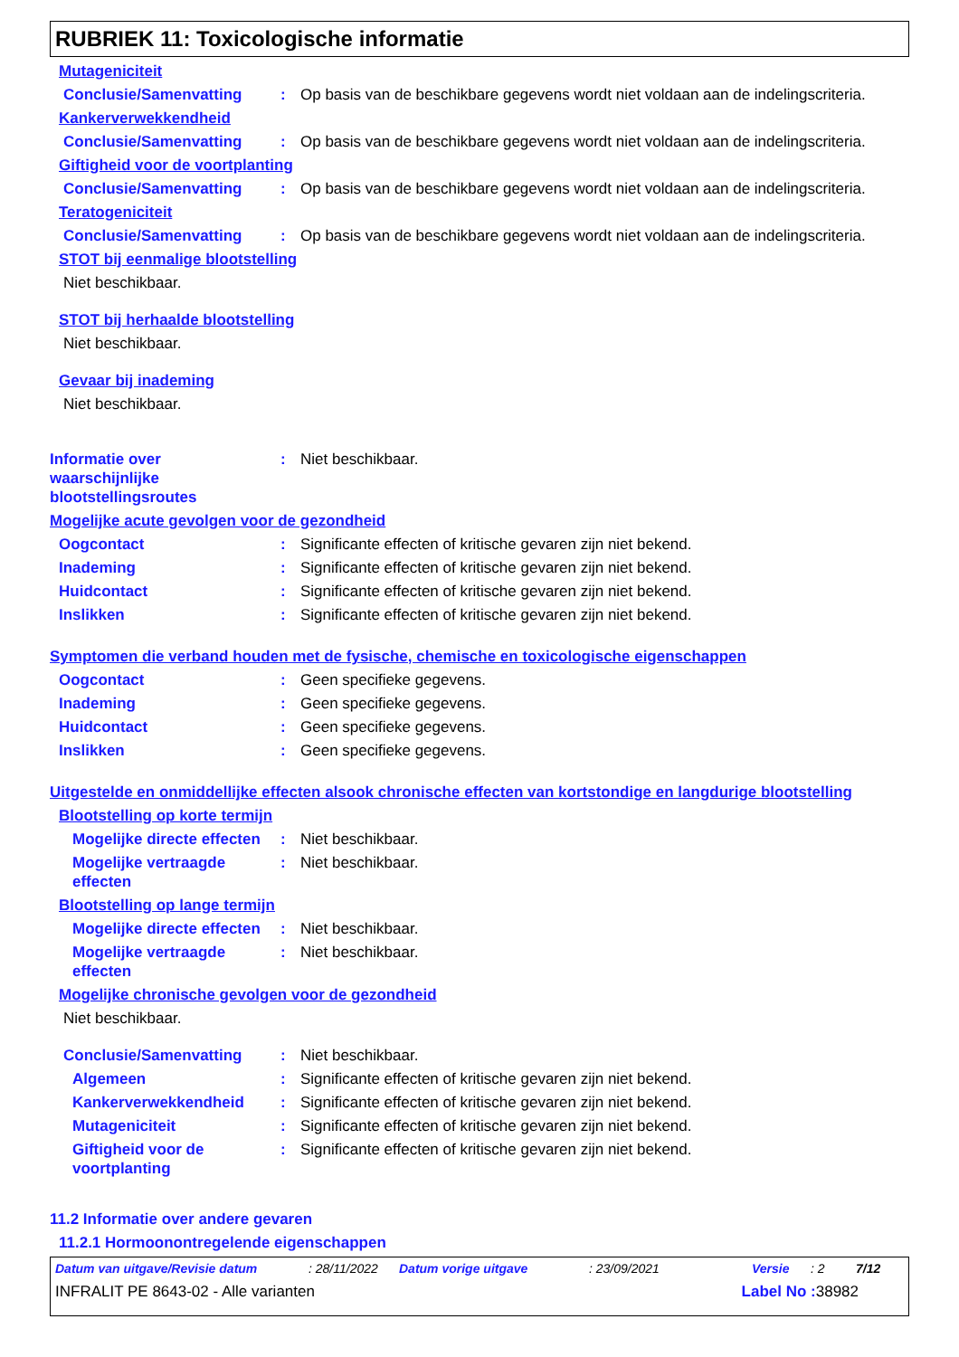RUBRIEK 11: Toxicologische informatie
Mutageniciteit
Conclusie/Samenvatting : Op basis van de beschikbare gegevens wordt niet voldaan aan de indelingscriteria.
Kankerverwekkendheid
Conclusie/Samenvatting : Op basis van de beschikbare gegevens wordt niet voldaan aan de indelingscriteria.
Giftigheid voor de voortplanting
Conclusie/Samenvatting : Op basis van de beschikbare gegevens wordt niet voldaan aan de indelingscriteria.
Teratogeniciteit
Conclusie/Samenvatting : Op basis van de beschikbare gegevens wordt niet voldaan aan de indelingscriteria.
STOT bij eenmalige blootstelling
Niet beschikbaar.
STOT bij herhaalde blootstelling
Niet beschikbaar.
Gevaar bij inademing
Niet beschikbaar.
Informatie over
waarschijnlijke
blootstellingsroutes
: Niet beschikbaar.
Mogelijke acute gevolgen voor de gezondheid
Oogcontact : Significante effecten of kritische gevaren zijn niet bekend.
Inademing : Significante effecten of kritische gevaren zijn niet bekend.
Huidcontact : Significante effecten of kritische gevaren zijn niet bekend.
Inslikken : Significante effecten of kritische gevaren zijn niet bekend.
Symptomen die verband houden met de fysische, chemische en toxicologische eigenschappen
Oogcontact : Geen specifieke gegevens.
Inademing : Geen specifieke gegevens.
Huidcontact : Geen specifieke gegevens.
Inslikken : Geen specifieke gegevens.
Uitgestelde en onmiddellijke effecten alsook chronische effecten van kortstondige en langdurige blootstelling
Blootstelling op korte termijn
Mogelijke directe effecten
: Niet beschikbaar.
Mogelijke vertraagde effecten
: Niet beschikbaar.
Blootstelling op lange termijn
Mogelijke directe effecten
: Niet beschikbaar.
Mogelijke vertraagde effecten
: Niet beschikbaar.
Mogelijke chronische gevolgen voor de gezondheid
Niet beschikbaar.
Conclusie/Samenvatting : Niet beschikbaar.
Algemeen : Significante effecten of kritische gevaren zijn niet bekend.
Kankerverwekkendheid : Significante effecten of kritische gevaren zijn niet bekend.
Mutageniciteit : Significante effecten of kritische gevaren zijn niet bekend.
Giftigheid voor de voortplanting
: Significante effecten of kritische gevaren zijn niet bekend.
11.2 Informatie over andere gevaren
11.2.1 Hormoonontregelende eigenschappen
Datum van uitgave/Revisie datum: 28/11/2022 Datum vorige uitgave: 23/09/2021 Versie: 2 7/12
INFRALIT PE 8643-02 - Alle varianten Label No : 38982